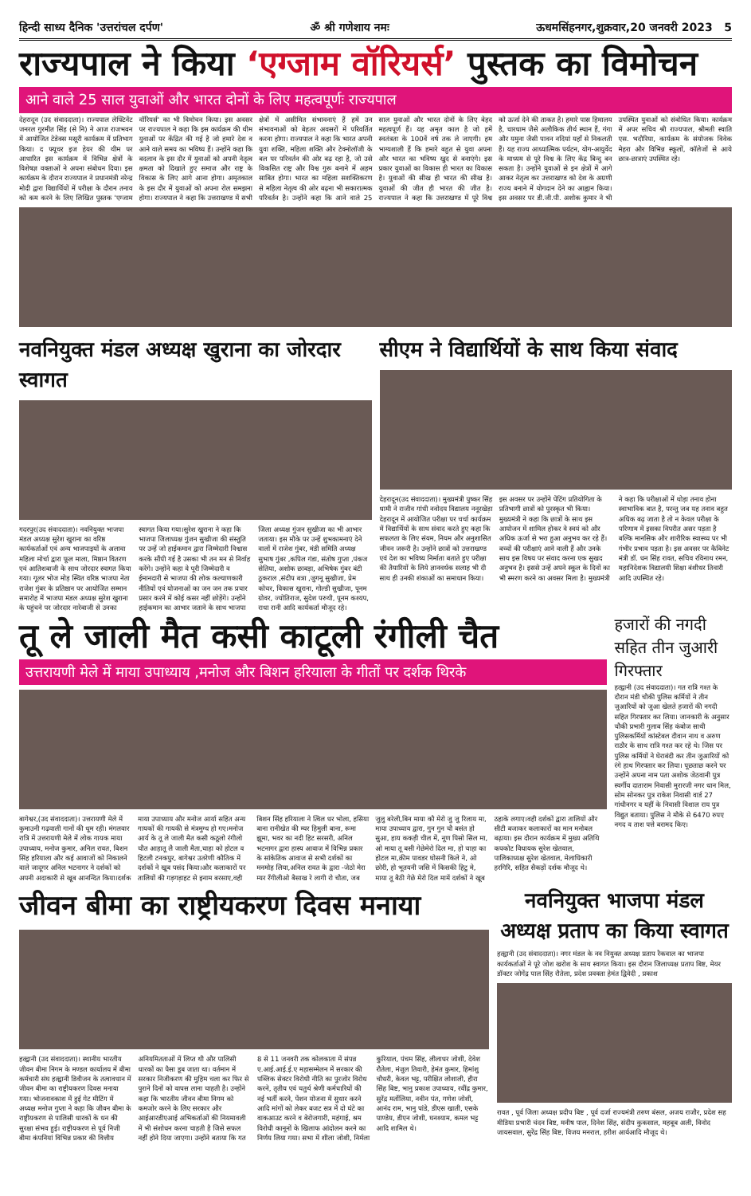हिन्दी साध्य दैनिक 'उत्तरांचल दर्पण' ॐ श्री गणेशाय नमः ऊधमसिंहनगर,शुक्रवार,20 जनवरी 2023 5
राज्यपाल ने किया ‘एग्जाम वॉरियर्स’ पुस्तक का विमोचन
आने वाले 25 साल युवाओं और भारत दोनों के लिए महत्वपूर्णः राज्यपाल
देहरादून (उद संवाददाता)। राज्यपाल लेफ्टिनेंट जनरल गुरमीत सिंह (से नि) ने आज राजभवन में आयोजित टेडेक्स मसूरी कार्यक्रम में प्रतिभाग किया। द फ्यूचर इज हेयर की थीम पर आधारित इस कार्यक्रम में विभिन्न क्षेत्रों के विशेषज्ञ वक्ताओं ने अपना संबोधन दिया। इस कार्यक्रम के दौरान राज्यपाल ने प्रधानमंत्री नरेन्द्र मोदी द्वारा विद्यार्थियों में परीक्षा के दौरान तनाव को कम करने के लिए लिखित पुस्तक 'एग्जाम वॉरियर्स' का भी विमोचन किया। इस अवसर पर राज्यपाल ने कहा कि इस कार्यक्रम की थीम युवाओं पर केंद्रित की गई है जो हमारे देश व आने वाले समय का भविष्य हैं। उन्होंने कहा कि बदलाव के इस दौर में युवाओं को अपनी नेतृत्व क्षमता को दिखाते हुए समाज और राष्ट्र के विकास के लिए आगे आना होगा। अमृतकाल के इस दौर में युवाओं को अपना रोल समझना होगा। राज्यपाल ने कहा कि उत्तराखण्ड में सभी क्षेत्रों में असीमित संभावनाएं हैं हमें उन संभावनाओं को बेहतर अवसरों में परिवर्तित करना होगा। राज्यपाल ने कहा कि भारत अपनी युवा शक्ति, महिला शक्ति और टेक्नोलॉजी के बल पर परिवर्तन की ओर बढ़ रहा है, जो उसे विकसित राष्ट्र और विश्व गुरू बनाने में अहम साबित होगा। भारत का महिला सशक्तिकरण से महिला नेतृत्व की ओर बढ़ना भी सकारात्मक परिवर्तन है। उन्होंने कहा कि आने वाले 25 साल युवाओं और भारत दोनों के लिए बेहद महत्वपूर्ण हैं। यह अमृत काल है जो हमें स्वतंत्रता के 100वें वर्ष तक ले जाएगी। हम भाग्यशाली हैं कि हमारे बहुत से युवा अपना और भारत का भविष्य खुद से बनाएंगे। इस प्रकार युवाओं का विकास ही भारत का विकास है। युवाओं की सीख ही भारत की सीख है। युवाओं की जीत ही भारत की जीत है। राज्यपाल ने कहा कि उत्तराखण्ड में पूरे विश्व को ऊर्जा देने की ताकत है। हमारे पास हिमालय है, चारधाम जैसे अलौकिक तीर्थ स्थान हैं, गंगा और यमुना जैसी पावन नदियां यहाँ से निकलती हैं। यह राज्य आध्यात्मिक पर्यटन, योग-आयुर्वेद के माध्यम से पूरे विश्व के लिए केंद्र बिन्दु बन सकता है। उन्होंने युवाओं से इन क्षेत्रों में आगे आकर नेतृत्व कर उत्तराखण्ड को देश के अग्रणी राज्य बनाने में योगदान देने का आह्वान किया। इस अवसर पर डी.जी.पी. अशोक कुमार ने भी उपस्थित युवाओं को संबोधित किया। कार्यक्रम में अपर सचिव श्री राज्यपाल, श्रीमती स्वाति एस. भदौरिया, कार्यक्रम के संयोजक विवेक मेहरा और विभिन्न स्कूलों, कॉलेजों से आये छात्र-छात्राएं उपस्थित रहे।
नवनियुक्त मंडल अध्यक्ष खुराना का जोरदार स्वागत
गदरपुर(उद संवाददाता)। नवनियुक्त भाजपा मंडल अध्यक्ष सुरेश खुराना का वरिष्ठ कार्यकर्ताओं एवं अन्य भाजपाइयों के अलावा महिला मोर्चा द्वारा फूल माला, मिष्ठान वितरण एवं आतिशबाजी के साथ जोरदार स्वागत किया गया। गूलर भोज मोड़ स्थित वरिष्ठ भाजपा नेता राजेश गुंबर के प्रतिष्ठान पर आयोजित सम्मान समारोह में भाजपा मंडल अध्यक्ष सुरेश खुराना के पहुंचने पर जोरदार नारेबाजी से उनका स्वागत किया गया।सुरेश खुराना ने कहा कि भाजपा जिलाध्यक्ष गुंजन सुखीजा की संस्तुति पर उन्हें जो हाईकमान द्वारा जिम्मेदारी विश्वास करके सौंपी गई है उसका भी तन मन से निर्वाह करेंगे। उन्होंने कहा वे पूरी जिम्मेदारी व ईमानदारी से भाजपा की लोक कल्याणकारी नीतियों एवं योजनाओं का जन जन तक प्रचार प्रसार करने में कोई कसर नहीं छोड़ेंगे। उन्होंने हाईकमान का आभार जताने के साथ भाजपा जिला अध्यक्ष गुंजन सुखीजा का भी आभार जताया। इस मौके पर उन्हें शुभकामनाएं देने वालों में राजेश गुंबर, मंडी समिति अध्यक्ष सुभाष गुंबर ,कपिल गंडा, संतोष गुप्ता ,पंकज सेतिया, अशोक छाबड़ा, अभिषेक गुंबर बंटी ठुकराल ,संदीप बत्रा ,जुगनू सुखीजा, प्रेम कोचर, विकास खुराना, गोल्डी सुखीजा, पूनम ग्रोवर, ज्योतिराज, सुदेश परुथी, पूनम कश्यप, राधा रानी आदि कार्यकर्ता मौजूद रहे।
सीएम ने विद्यार्थियों के साथ किया संवाद
देहरादून(उद संवाददाता)। मुख्यमंत्री पुष्कर सिंह धामी ने राजीव गांधी नवोदय विद्यालय ननूरखेड़ा देहरादून में आयोजित परीक्षा पर चर्चा कार्यक्रम में विद्यार्थियों के साथ संवाद करते हुए कहा कि सफलता के लिए संयम, नियम और अनुशासित जीवन जरूरी है। उन्होंने छात्रों को उत्तराखण्ड एवं देश का भविष्य निर्माता बताते हुए परीक्षा की तैयारियों के लिये ज्ञानवर्धक सलाह भी दी साथ ही उनकी शंकाओं का समाधान किया। इस अवसर पर उन्होंने पेंटिंग प्रतियोगिता के प्रतिभागी छात्रों को पुरस्कृत भी किया। मुख्यमंत्री ने कहा कि छात्रों के साथ इस आयोजन में शामिल होकर वे स्वयं को और अधिक ऊर्जा से भरा हुआ अनुभव कर रहे हैं। बच्चों की परीक्षाएं आने वाली हैं और उनके साथ इस विषय पर संवाद करना एक सुखद अनुभव है। इससे उन्हें अपने स्कूल के दिनों का भी स्मरण करने का अवसर मिला है। मुख्यमंत्री ने कहा कि परीक्षाओं में थोड़ा तनाव होना स्वाभाविक बात है, परन्तु जब यह तनाव बहुत अधिक बढ़ जाता है तो न केवल परीक्षा के परिणाम में इसका विपरीत असर पड़ता है बल्कि मानसिक और शारीरिक स्वास्थ्य पर भी गंभीर प्रभाव पड़ता है। इस अवसर पर कैबिनेट मंत्री डॉ. धन सिंह रावत, सचिव रविनाथ रमन, महानिदेशक विद्यालयी शिक्षा बंशीधर तिवारी आदि उपस्थित रहे।
तू ले जाली मैत कसी काटूली रंगीली चैत
उत्तरायणी मेले में माया उपाध्याय ,मनोज और बिशन हरियाला के गीतों पर दर्शक थिरके
बागेश्वर,(उद संवाददाता)। उत्तरायणी मेले में कुमाउनी गढ़वाली गानों की धूम रही। मंगलवार रात्रि में उत्तरायणी मेले में लोक गायक माया उपाध्याय, मनोज कुमार, अनिल रावत, बिशन सिंह हरियाला और कई आवाजों को निकालने वाले जादूगर अनिल भटनागर ने दर्शकों को अपनी अदाकारी से खूब आनन्दित किया।दर्शक माया उपाध्याय और मनोज आर्या सहित अन्य गायकों की गायकी से मंत्रमुग्ध हो गए।मनोज आर्य के तू ले जाली मैत कसी कठूलो रंगीलो चौत आहातू लै जाली मैता,चाहा को होटल व हिटली टनकपुर, बागेश्वर उतरेणी कौतिक में दर्शकों ने खूब पसंद किया।और कलाकारों पर तालियों की गड़गड़ाहट से इनाम बरसाए,वही बिशन सिंह हरियाला ने त्विल धर भोला, हसिया बाना रानीखेत की म्यर हिमुली बाना, रूमा झूमा, भवर का नदी हिट सरसरी, अनिल भटनागर द्वारा हास्य आवाज में विभिन्न प्रकार के सांकेतिक आवाज से सभी दर्शकों का मनमोह लिया,अनिल रावत के द्वारा -जेठो मेरा म्यर रँगीलीओ बैसाख रे लागी रो चौता, जब जुलु बरेली,बिन माया कौ मेरो जु जु रिलाय मा, माया उपाध्याय द्वारा, गुन गुन चौ बसंत हो सुआ, हाय ककड़ी चील में, नूण पिसो सिल मा, ओ माया तू बसी गेछेमेरो दिल मा, हो चाहा का होटल मा,क्रीम पावडर घोसनी किले ने, ओ छोरी, हो भूतयनी जसि में किसकी हिटु मे, माया तू बैठी गेछे मेरो दिल मामें दर्शकों ने खूब ठहाके लगाए।वही दर्शकों द्वारा तालियों और सीटी बजाकर कलाकारों का मान मनोबल बढ़ाया। इस दौरान कार्यक्रम में मुख्य अतिथि कपकोट विधायक सुरेश खेतवाल, पालिकाध्यक्ष सुरेश खेतवाल, मेलाधिकारी हरगिरि, सहित सैकड़ों दर्शक मौजूद थे।
हजारों की नगदी सहित तीन जुआरी गिरफ्तार
हल्द्वानी (उद संवाददाता)। गत रात्रि गश्त के दौरान मंडी चौकी पुलिस कर्मियों ने तीन जुआरियों को जुआ खेलते हजारों की नगदी सहित गिरफ्तार कर लिया। जानकारी के अनुसार चौकी प्रभारी गुलाब सिंह कंबोज साथी पुलिसकर्मियों कांस्टेबल दीवान नाथ व अरुण राठौर के साथ रात्रि गश्त कर रहे थे। जिस पर पुलिस कर्मियों ने घेराबंदी कर तीन जुआरियों को रंगे हाथ गिरफ्तार कर लिया। पूछताछ करने पर उन्होंने अपना नाम पता अशोक जेठवानी पुत्र स्वर्गीय दाताराम निवासी मुरारजी नगर धान मिल, सोम सोनकर पुत्र राकेश निवासी वार्ड 27 गांधीनगर व यहीं के निवासी विशाल राय पुत्र विद्युत बताया। पुलिस ने मौके से 6470 रुपए नगद व ताश पत्ते बरामद किए।
जीवन बीमा का राष्ट्रीयकरण दिवस मनाया
हल्द्वानी (उद संवाददाता)। स्थानीय भारतीय जीवन बीमा निगम के मण्डल कार्यालय में बीमा कर्मचारी संघ हल्द्वानी डिवीजन के तत्वावधान में जीवन बीमा का राष्ट्रीयकरण दिवस मनाया गया। भोजनावकाश में हुई गेट मीटिंग में अध्यक्ष मनोज गुप्ता ने कहा कि जीवन बीमा के राष्ट्रीयकरण से पालिसी धारकों के धन की सुरक्षा संभव हुई। राष्ट्रीयकरण से पूर्व निजी बीमा कंपनियां विभिन्न प्रकार की वित्तीय अनियमितताओं में लिप्त थी और पालिसी धारकों का पैसा डूब जाता था। वर्तमान में सरकार निजीकरण की मुहिम चला कर फिर से पुराने दिनों को वापस लाना चाहती है। उन्होंने कहा कि भारतीय जीवन बीमा निगम को कमजोर करने के लिए सरकार और आईआरडीएआई अभिकर्ताओं की नियमावली में भी संशोधन करना चाहती है जिसे सफल नहीं होने दिया जाएगा। उन्होंने बताया कि गत 8 से 11 जनवरी तक कोलकाता में संपन्न ए.आई.आई.ई.ए महासम्मेलन में सरकार की पब्लिक सेक्टर विरोधी नीति का पुरजोर विरोध करने, तृतीय एवं चतुर्थ श्रेणी कर्मचारियों की नई भर्ती करने, पेंशन योजना में सुधार करने आदि मांगों को लेकर बजट सत्र में दो घंटे का वाकआउट करने व बेरोजगारी, महंगाई, श्रम विरोधी कानूनों के खिलाफ आंदोलन करने का निर्णय लिया गया। सभा में शीला जोशी, निर्मला कुरियाल, पंचम सिंह, लीलाधर जोशी, देवेश रौतेला, मंजुल तिवारी, हेमंत कुमार, हिमांशु चौधरी, केवल भट्ट, परीक्षित लोशाली, हीरा सिंह बिष्ट, भानु प्रकाश उपाध्याय, रवींद्र कुमार, सुरेंद्र मर्तोलिया, नवीन पंत, गणेश जोशी, आनंद राम, भानु पांडे, डीएस खाती, एसके पाण्डेय, डीएन जोशी, घनश्याम, कमल भट्ट आदि शामिल थे।
नवनियुक्त भाजपा मंडल अध्यक्ष प्रताप का किया स्वागत
हल्द्वानी (उद संवाददाता)। नगर मंडल के नव नियुक्त अध्यक्ष प्रताप रैकवाल का भाजपा कार्यकर्ताओं ने पूरे जोश खरोश के साथ स्वागत किया। इस दौरान जिलाध्यक्ष प्रताप बिष्ट, मेयर डॉक्टर जोगेंद्र पाल सिंह रौतेला, प्रदेश प्रवक्ता हेमंत द्विवेदी , प्रकाश
रावत , पूर्व जिला अध्यक्ष प्रदीप बिष्ट , पूर्व दर्जा राज्यमंत्री तरुण बंसल, अजय राजौर, प्रदेश सह मीडिया प्रभारी चंदन बिष्ट, मनीष पाल, दिनेश सिंह, संदीप कुकसाल, महबूब अली, विनोद जायसवाल, सुरेंद्र सिंह बिष्ट, विजय मनराल, हरीश आर्यआदि मौजूद थे।